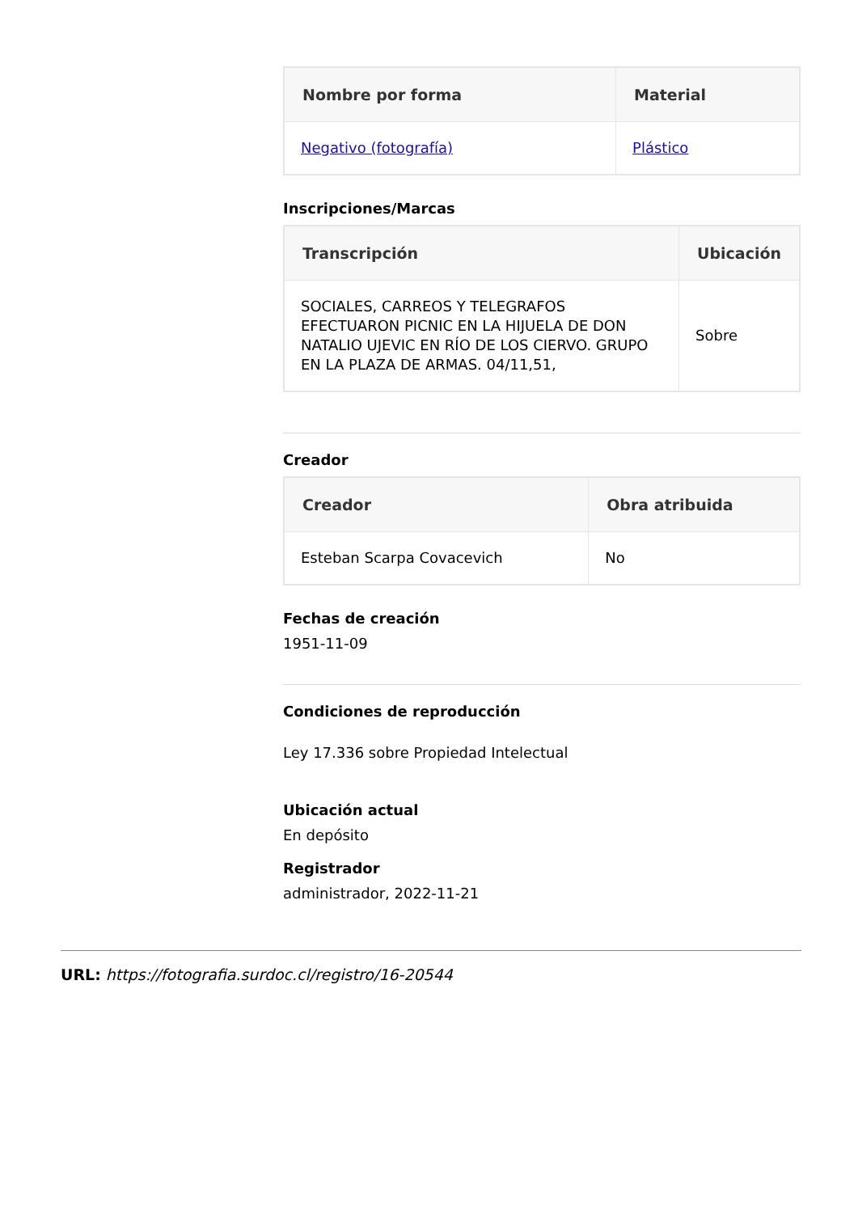| Nombre por forma | Material |
| --- | --- |
| Negativo (fotografía) | Plástico |
Inscripciones/Marcas
| Transcripción | Ubicación |
| --- | --- |
| SOCIALES, CARREOS Y TELEGRAFOS EFECTUARON PICNIC EN LA HIJUELA DE DON NATALIO UJEVIC EN RÍO DE LOS CIERVO. GRUPO EN LA PLAZA DE ARMAS. 04/11,51, | Sobre |
Creador
| Creador | Obra atribuida |
| --- | --- |
| Esteban Scarpa Covacevich | No |
Fechas de creación
1951-11-09
Condiciones de reproducción
Ley 17.336 sobre Propiedad Intelectual
Ubicación actual
En depósito
Registrador
administrador, 2022-11-21
URL: https://fotografia.surdoc.cl/registro/16-20544